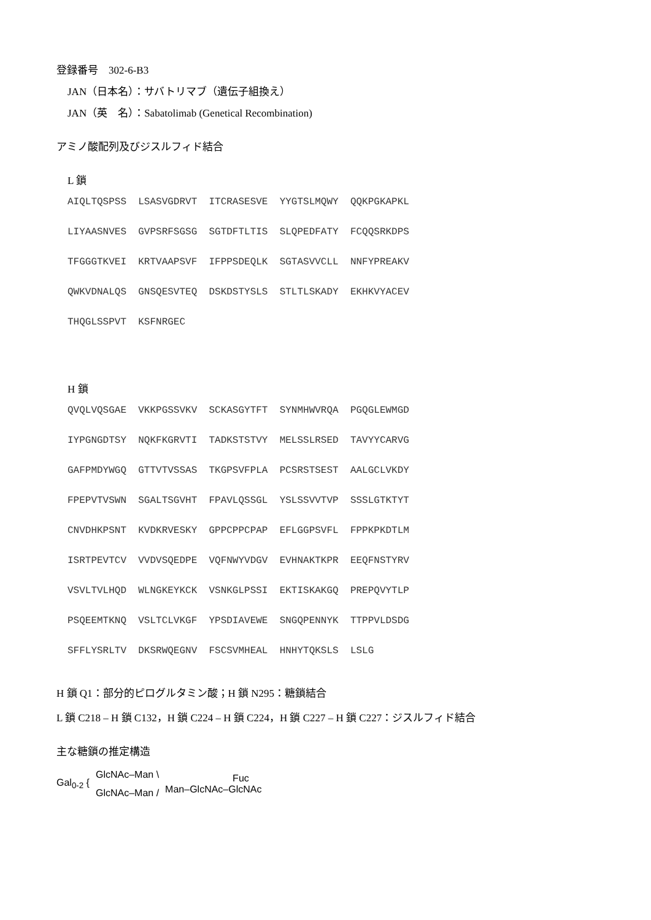登録番号　302-6-B3
JAN（日本名）：サバトリマブ（遺伝子組換え）
JAN（英　名）：Sabatolimab (Genetical Recombination)
アミノ酸配列及びジスルフィド結合
L 鎖
AIQLTQSPSS LSASVGDRVT ITCRASESVE YYGTSLMQWY QQKPGKAPKL LIYAASNVES GVPSRFSGSG SGTDFTLTIS SLQPEDFATY FCQQSRKDPS TFGGGTKVEI KRTVAAPSVF IFPPSDEQLK SGTASVVCLL NNFYPREAKV QWKVDNALQS GNSQESVTEQ DSKDSTYSLS STLTLSKADY EKHKVYACEV THQGLSSPVT KSFNRGEC
H 鎖
QVQLVQSGAE VKKPGSSVKV SCKASGYTFT SYNMHWVRQA PGQGLEWMGD IYPGNGDTSY NQKFKGRVTI TADKSTSTVY MELSSLRSED TAVYYCARVG GAFPMDYWGQ GTTVTVSSAS TKGPSVFPLA PCSRSTSEST AALGCLVKDY FPEPVTVSWN SGALTSGVHT FPAVLQSSGL YSLSSVVTVP SSSLGTKTYT CNVDHKPSNT KVDKRVESKY GPPCPPCPAP EFLGGPSVFL FPPKPKDTLM ISRTPEVTCV VVDVSQEDPE VQFNWYVDGV EVHNAKTKPR EEQFNSTYRV VSVLTVLHQD WLNGKEYKCK VSNKGLPSSI EKTISKAKGQ PREPQVYTLP PSQEEMTKNQ VSLTCLVKGF YPSDIAVEWE SNGQPENNYK TTPPVLDSDG SFFLYSRLTV DKSRWQEGNV FSCSVMHEAL HNHYTQKSLS LSLG
H 鎖 Q1：部分的ピログルタミン酸；H 鎖 N295：糖鎖結合
L 鎖 C218 – H 鎖 C132，H 鎖 C224 – H 鎖 C224，H 鎖 C227 – H 鎖 C227：ジスルフィド結合
主な糖鎖の推定構造
Gal<sub>0-2</sub> {
GlcNAc–Man \
GlcNAc–Man /
Fuc
Man–GlcNAc–GlcNAc